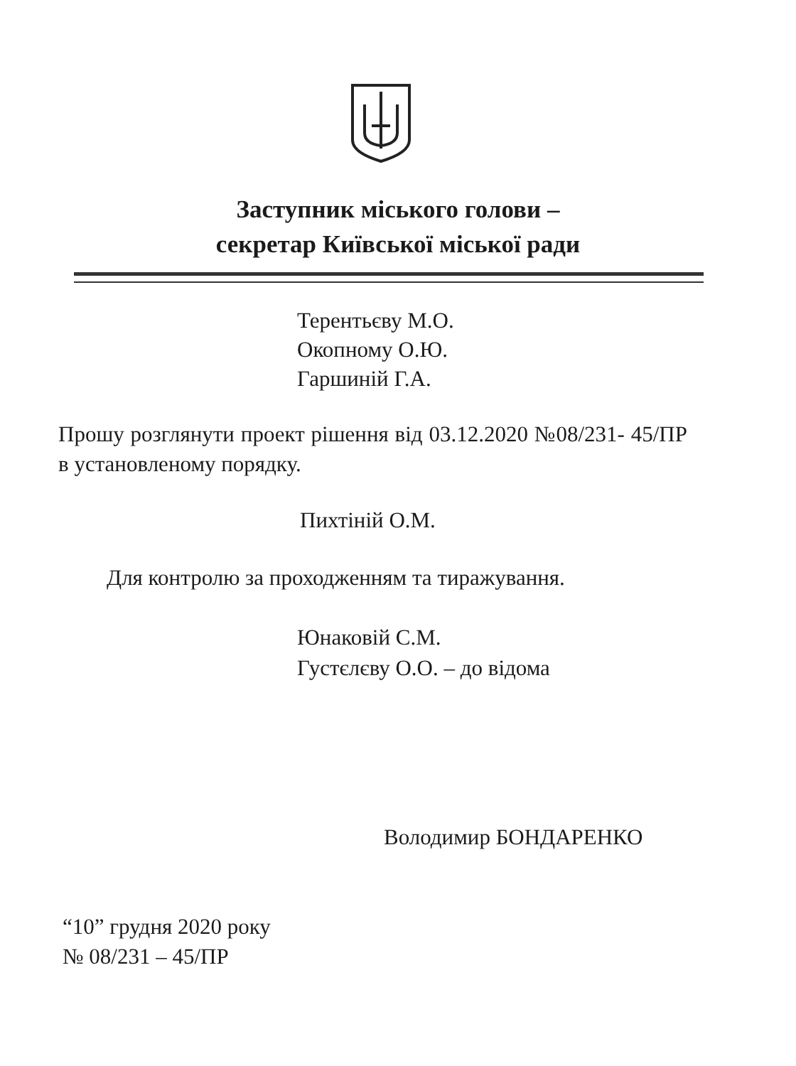Заступник міського голови –
секретар Київської міської ради
Терентьєву М.О.
Окопному О.Ю.
Гаршиній Г.А.
Прошу розглянути проект рішення від 03.12.2020 №08/231- 45/ПР в установленому порядку.
Пихтіній О.М.
Для контролю за проходженням та тиражування.
Юнаковій С.М.
Густєлєву О.О. – до відома
Володимир БОНДАРЕНКО
“10” грудня 2020 року
№ 08/231 – 45/ПР